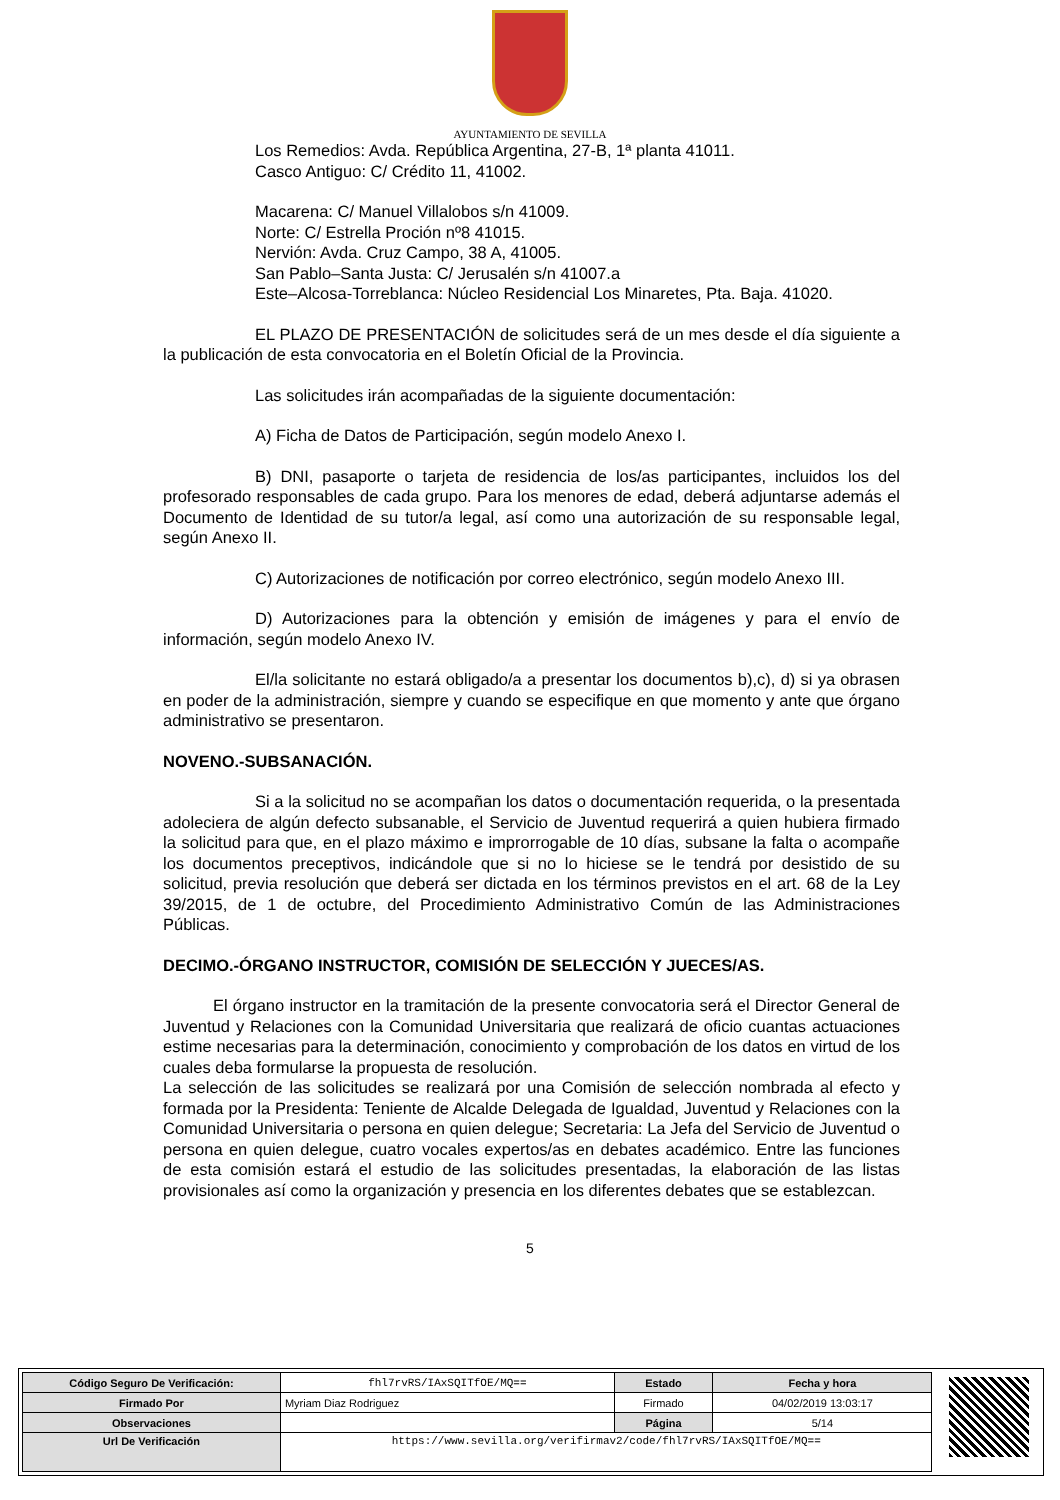AYUNTAMIENTO DE SEVILLA
Los Remedios: Avda. República Argentina, 27-B, 1ª planta 41011.
Casco Antiguo: C/ Crédito 11, 41002.
Macarena: C/ Manuel Villalobos s/n 41009.
Norte: C/ Estrella Proción nº8 41015.
Nervión: Avda. Cruz Campo, 38 A, 41005.
San Pablo–Santa Justa: C/ Jerusalén s/n 41007.a
Este–Alcosa-Torreblanca: Núcleo Residencial Los Minaretes, Pta. Baja. 41020.
EL PLAZO DE PRESENTACIÓN de solicitudes será de un mes desde el día siguiente a la publicación de esta convocatoria en el Boletín Oficial de la Provincia.
Las solicitudes irán acompañadas de la siguiente documentación:
A) Ficha de Datos de Participación, según modelo Anexo I.
B) DNI, pasaporte o tarjeta de residencia de los/as participantes, incluidos los del profesorado responsables de cada grupo. Para los menores de edad, deberá adjuntarse además el Documento de Identidad de su tutor/a legal, así como una autorización de su responsable legal, según Anexo II.
C) Autorizaciones de notificación por correo electrónico, según modelo Anexo III.
D) Autorizaciones para la obtención y emisión de imágenes y para el envío de información, según modelo Anexo IV.
El/la solicitante no estará obligado/a a presentar los documentos b),c), d) si ya obrasen en poder de la administración, siempre y cuando se especifique en que momento y ante que órgano administrativo se presentaron.
NOVENO.-SUBSANACIÓN.
Si a la solicitud no se acompañan los datos o documentación requerida, o la presentada adoleciera de algún defecto subsanable, el Servicio de Juventud requerirá a quien hubiera firmado la solicitud para que, en el plazo máximo e improrrogable de 10 días, subsane la falta o acompañe los documentos preceptivos, indicándole que si no lo hiciese se le tendrá por desistido de su solicitud, previa resolución que deberá ser dictada en los términos previstos en el art. 68 de la Ley 39/2015, de 1 de octubre, del Procedimiento Administrativo Común de las Administraciones Públicas.
DECIMO.-ÓRGANO INSTRUCTOR, COMISIÓN DE SELECCIÓN Y JUECES/AS.
El órgano instructor en la tramitación de la presente convocatoria será el Director General de Juventud y Relaciones con la Comunidad Universitaria que realizará de oficio cuantas actuaciones estime necesarias para la determinación, conocimiento y comprobación de los datos en virtud de los cuales deba formularse la propuesta de resolución.
La selección de las solicitudes se realizará por una Comisión de selección nombrada al efecto y formada por la Presidenta: Teniente de Alcalde Delegada de Igualdad, Juventud y Relaciones con la Comunidad Universitaria o persona en quien delegue; Secretaria: La Jefa del Servicio de Juventud o persona en quien delegue, cuatro vocales expertos/as en debates académico. Entre las funciones de esta comisión estará el estudio de las solicitudes presentadas, la elaboración de las listas provisionales así como la organización y presencia en los diferentes debates que se establezcan.
5
| Código Seguro De Verificación: | fhl7rvRS/IAxSQITfOE/MQ== | Estado | Fecha y hora |
| Firmado Por | Myriam Diaz Rodriguez | Firmado | 04/02/2019 13:03:17 |
| Observaciones | | Página | 5/14 |
| Url De Verificación | https://www.sevilla.org/verifirmav2/code/fhl7rvRS/IAxSQITfOE/MQ== | | |